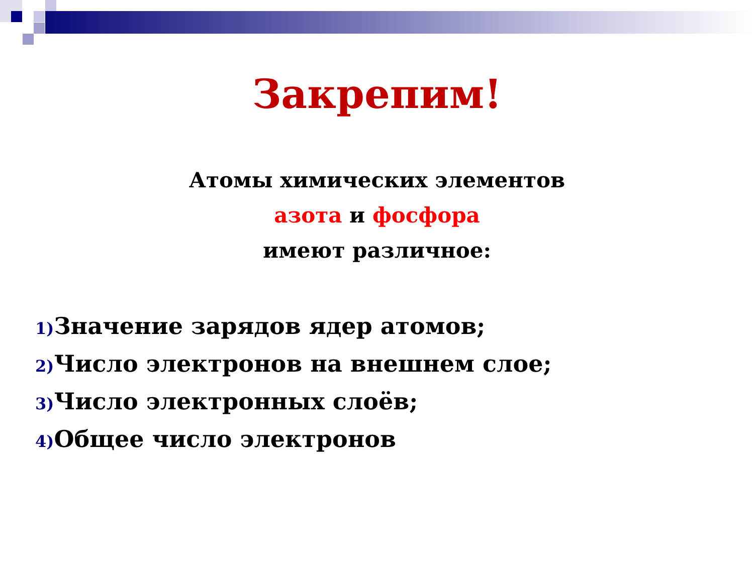Закрепим!
Атомы химических элементов
азота и фосфора
имеют различное:
1) Значение зарядов ядер атомов;
2) Число электронов на внешнем слое;
3) Число электронных слоёв;
4) Общее число электронов